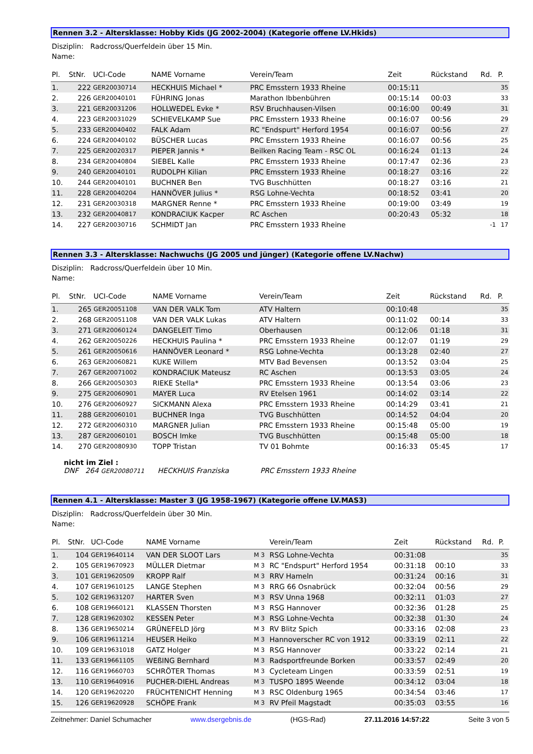Rennen 3.2 - Altersklasse: Hobby Kids (JG 2002-2004) (Kategorie offene LV.Hkids)
Disziplin: Radcross/Querfeldein über 15 Min.
Name:
| Pl. | StNr. | UCI-Code | NAME Vorname | | Verein/Team | Zeit | Rückstand | Rd. | P. |
| --- | --- | --- | --- | --- | --- | --- | --- | --- | --- |
| 1. | 222 | GER20030714 | HECKHUIS Michael * | | PRC Emsstern 1933 Rheine | 00:15:11 | | | 35 |
| 2. | 226 | GER20040101 | FÜHRING Jonas | | Marathon Ibbenbühren | 00:15:14 | 00:03 | | 33 |
| 3. | 221 | GER20031206 | HOLLWEDEL Evke * | | RSV Bruchhausen-Vilsen | 00:16:00 | 00:49 | | 31 |
| 4. | 223 | GER20031029 | SCHIEVELKAMP Sue | | PRC Emsstern 1933 Rheine | 00:16:07 | 00:56 | | 29 |
| 5. | 233 | GER20040402 | FALK Adam | | RC "Endspurt" Herford 1954 | 00:16:07 | 00:56 | | 27 |
| 6. | 224 | GER20040102 | BÜSCHER Lucas | | PRC Emsstern 1933 Rheine | 00:16:07 | 00:56 | | 25 |
| 7. | 225 | GER20020317 | PIEPER Jannis * | | Beilken Racing Team - RSC OL | 00:16:24 | 01:13 | | 24 |
| 8. | 234 | GER20040804 | SIEBEL Kalle | | PRC Emsstern 1933 Rheine | 00:17:47 | 02:36 | | 23 |
| 9. | 240 | GER20040101 | RUDOLPH Kilian | | PRC Emsstern 1933 Rheine | 00:18:27 | 03:16 | | 22 |
| 10. | 244 | GER20040101 | BUCHNER Ben | | TVG Buschhütten | 00:18:27 | 03:16 | | 21 |
| 11. | 228 | GER20040204 | HANNÖVER Julius * | | RSG Lohne-Vechta | 00:18:52 | 03:41 | | 20 |
| 12. | 231 | GER20030318 | MARGNER Renne * | | PRC Emsstern 1933 Rheine | 00:19:00 | 03:49 | | 19 |
| 13. | 232 | GER20040817 | KONDRACIUK Kacper | | RC Aschen | 00:20:43 | 05:32 | | 18 |
| 14. | 227 | GER20030716 | SCHMIDT Jan | | PRC Emsstern 1933 Rheine | | | -1 | 17 |
Rennen 3.3 - Altersklasse: Nachwuchs (JG 2005 und jünger) (Kategorie offene LV.Nachw)
Disziplin: Radcross/Querfeldein über 10 Min.
Name:
| Pl. | StNr. | UCI-Code | NAME Vorname | | Verein/Team | Zeit | Rückstand | Rd. | P. |
| --- | --- | --- | --- | --- | --- | --- | --- | --- | --- |
| 1. | 265 | GER20051108 | VAN DER VALK Tom | | ATV Haltern | 00:10:48 | | | 35 |
| 2. | 268 | GER20051108 | VAN DER VALK Lukas | | ATV Haltern | 00:11:02 | 00:14 | | 33 |
| 3. | 271 | GER20060124 | DANGELEIT Timo | | Oberhausen | 00:12:06 | 01:18 | | 31 |
| 4. | 262 | GER20050226 | HECKHUIS Paulina * | | PRC Emsstern 1933 Rheine | 00:12:07 | 01:19 | | 29 |
| 5. | 261 | GER20050616 | HANNÖVER Leonard * | | RSG Lohne-Vechta | 00:13:28 | 02:40 | | 27 |
| 6. | 263 | GER20060821 | KUKE Willem | | MTV Bad Bevensen | 00:13:52 | 03:04 | | 25 |
| 7. | 267 | GER20071002 | KONDRACIUK Mateusz | | RC Aschen | 00:13:53 | 03:05 | | 24 |
| 8. | 266 | GER20050303 | RIEKE Stella* | | PRC Emsstern 1933 Rheine | 00:13:54 | 03:06 | | 23 |
| 9. | 275 | GER20060901 | MAYER Luca | | RV Etelsen 1961 | 00:14:02 | 03:14 | | 22 |
| 10. | 276 | GER20060927 | SICKMANN Alexa | | PRC Emsstern 1933 Rheine | 00:14:29 | 03:41 | | 21 |
| 11. | 288 | GER20060101 | BUCHNER Inga | | TVG Buschhütten | 00:14:52 | 04:04 | | 20 |
| 12. | 272 | GER20060310 | MARGNER Julian | | PRC Emsstern 1933 Rheine | 00:15:48 | 05:00 | | 19 |
| 13. | 287 | GER20060101 | BOSCH Imke | | TVG Buschhütten | 00:15:48 | 05:00 | | 18 |
| 14. | 270 | GER20080930 | TOPP Tristan | | TV 01 Bohmte | 00:16:33 | 05:45 | | 17 |
nicht im Ziel :
DNF 264 GER20080711 HECKHUIS Franziska PRC Emsstern 1933 Rheine
Rennen 4.1 - Altersklasse: Master 3 (JG 1958-1967) (Kategorie offene LV.MAS3)
Disziplin: Radcross/Querfeldein über 30 Min.
Name:
| Pl. | StNr. | UCI-Code | NAME Vorname | | Verein/Team | Zeit | Rückstand | Rd. | P. |
| --- | --- | --- | --- | --- | --- | --- | --- | --- | --- |
| 1. | 104 | GER19640114 | VAN DER SLOOT Lars | M 3 | RSG Lohne-Vechta | 00:31:08 | | | 35 |
| 2. | 105 | GER19670923 | MÜLLER Dietmar | M 3 | RC "Endspurt" Herford 1954 | 00:31:18 | 00:10 | | 33 |
| 3. | 101 | GER19620509 | KROPP Ralf | M 3 | RRV Hameln | 00:31:24 | 00:16 | | 31 |
| 4. | 107 | GER19610125 | LANGE Stephen | M 3 | RRG 66 Osnabrück | 00:32:04 | 00:56 | | 29 |
| 5. | 102 | GER19631207 | HARTER Sven | M 3 | RSV Unna 1968 | 00:32:11 | 01:03 | | 27 |
| 6. | 108 | GER19660121 | KLASSEN Thorsten | M 3 | RSG Hannover | 00:32:36 | 01:28 | | 25 |
| 7. | 128 | GER19620302 | KESSEN Peter | M 3 | RSG Lohne-Vechta | 00:32:38 | 01:30 | | 24 |
| 8. | 136 | GER19650214 | GRÜNEFELD Jörg | M 3 | RV Blitz Spich | 00:33:16 | 02:08 | | 23 |
| 9. | 106 | GER19611214 | HEUSER Heiko | M 3 | Hannoverscher RC von 1912 | 00:33:19 | 02:11 | | 22 |
| 10. | 109 | GER19631018 | GATZ Holger | M 3 | RSG Hannover | 00:33:22 | 02:14 | | 21 |
| 11. | 133 | GER19661105 | WEßING Bernhard | M 3 | Radsportfreunde Borken | 00:33:57 | 02:49 | | 20 |
| 12. | 116 | GER19660703 | SCHRÖTER Thomas | M 3 | Cycleteam Lingen | 00:33:59 | 02:51 | | 19 |
| 13. | 110 | GER19640916 | PUCHER-DIEHL Andreas | M 3 | TUSPO 1895 Weende | 00:34:12 | 03:04 | | 18 |
| 14. | 120 | GER19620220 | FRÜCHTENICHT Henning | M 3 | RSC Oldenburg 1965 | 00:34:54 | 03:46 | | 17 |
| 15. | 126 | GER19620928 | SCHÖPE Frank | M 3 | RV Pfeil Magstadt | 00:35:03 | 03:55 | | 16 |
Zeitnehmer: Daniel Schumacher www.dsergebnis.de (HGS-Rad) 27.11.2016 14:57:22 Seite 3 von 5